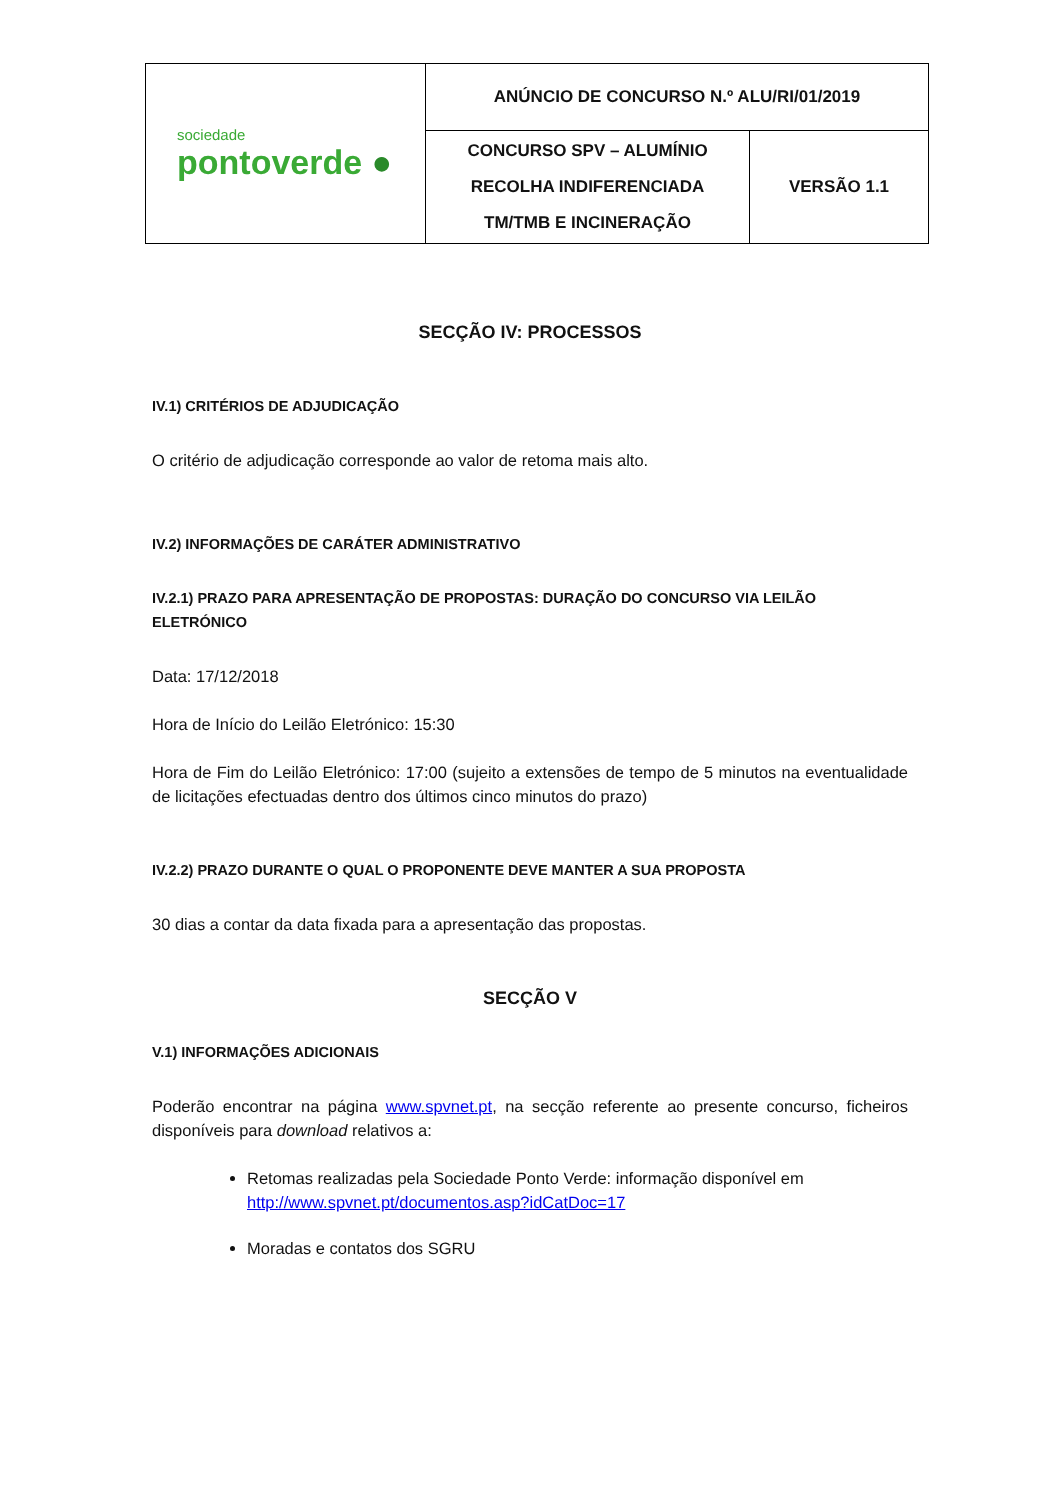| sociedade pontoverde ● | ANÚNCIO DE CONCURSO N.º ALU/RI/01/2019 | |
| | CONCURSO SPV – ALUMÍNIO RECOLHA INDIFERENCIADA TM/TMB E INCINERAÇÃO | VERSÃO 1.1 |
SECÇÃO IV: PROCESSOS
IV.1) CRITÉRIOS DE ADJUDICAÇÃO
O critério de adjudicação corresponde ao valor de retoma mais alto.
IV.2) INFORMAÇÕES DE CARÁTER ADMINISTRATIVO
IV.2.1) PRAZO PARA APRESENTAÇÃO DE PROPOSTAS: DURAÇÃO DO CONCURSO VIA LEILÃO ELETRÓNICO
Data: 17/12/2018
Hora de Início do Leilão Eletrónico: 15:30
Hora de Fim do Leilão Eletrónico: 17:00 (sujeito a extensões de tempo de 5 minutos na eventualidade de licitações efectuadas dentro dos últimos cinco minutos do prazo)
IV.2.2) PRAZO DURANTE O QUAL O PROPONENTE DEVE MANTER A SUA PROPOSTA
30 dias a contar da data fixada para a apresentação das propostas.
SECÇÃO V
V.1) INFORMAÇÕES ADICIONAIS
Poderão encontrar na página www.spvnet.pt, na secção referente ao presente concurso, ficheiros disponíveis para download relativos a:
Retomas realizadas pela Sociedade Ponto Verde: informação disponível em http://www.spvnet.pt/documentos.asp?idCatDoc=17
Moradas e contatos dos SGRU